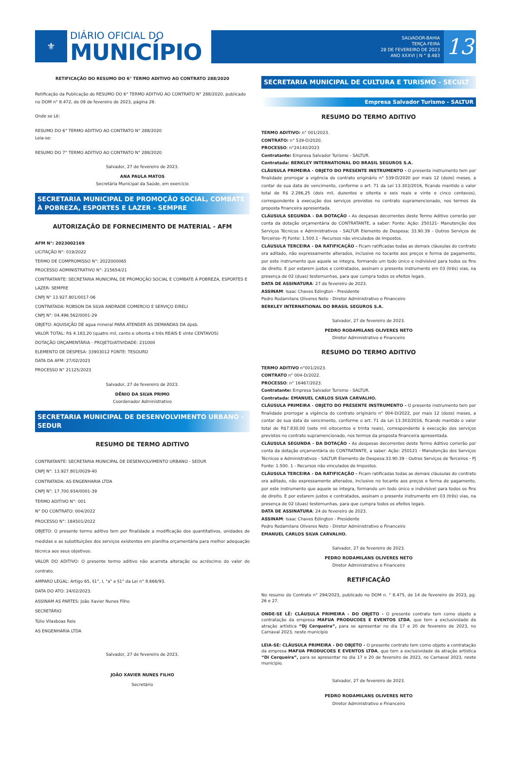⚜
DIÁRIO OFICIAL DO
MUNICÍPIO
SALVADOR-BAHIA
TERÇA-FEIRA
28 DE FEVEREIRO DE 2023
ANO XXXVI | N ° 8.483
13
RETIFICAÇÃO DO RESUMO DO 6° TERMO ADITIVO AO CONTRATO 288/2020
Retificação da Publicação do RESUMO DO 6° TERMO ADITIVO AO CONTRATO N° 288/2020, publicado no DOM n° 8.472, de 09 de fevereiro de 2023, página 28.
Onde se Lê:
RESUMO DO 6° TERMO ADITIVO AO CONTRATO N° 288/2020
Leia-se:
RESUMO DO 7° TERMO ADITIVO AO CONTRATO N° 288/2020
Salvador, 27 de fevereiro de 2023.
ANA PAULA MATOS
Secretária Municipal da Saúde, em exercício
SECRETARIA MUNICIPAL DE PROMOÇÃO SOCIAL, COMBATE À POBREZA, ESPORTES E LAZER - SEMPRE
AUTORIZAÇÃO DE FORNECIMENTO DE MATERIAL - AFM
AFM N°: 2023002169
LICITAÇÃO N°: 019/2022
TERMO DE COMPROMISSO N°: 2022000065
PROCESSO ADMINISTRATIVO N°: 215654/21
CONTRATANTE: SECRETARIA MUNICIPAL DE PROMOÇÃO SOCIAL E COMBATE À POBREZA, ESPORTES E LAZER- SEMPRE
CNPJ N° 13.927.801/0017-06
CONTRATADA: ROBSON DA SILVA ANDRADE COMERCIO E SERVIÇO EIRELI
CNPJ N°: 04.496.562/0001-29
OBJETO: AQUISIÇÃO DE agua mineral PARA ATENDER AS DEMANDAS DA dpsb.
VALOR TOTAL: R$ 4.183,20 (quatro mil, cento e oitenta e três REAIS E vinte CENTAVOS)
DOTAÇÃO ORÇAMENTÁRIA - PROJETO/ATIVIDADE: 231000
ELEMENTO DE DESPESA: 33903012 FONTE: TESOURO
DATA DA AFM: 27/02/2023
PROCESSO N° 21125/2023
Salvador, 27 de fevereiro de 2023.
DÊNIO DA SILVA PRIMO
Coordenador Administrativo
SECRETARIA MUNICIPAL DE DESENVOLVIMENTO URBANO - SEDUR
RESUMO DE TERMO ADITIVO
CONTRATANTE: SECRETARIA MUNICIPAL DE DESENVOLVIMENTO URBANO - SEDUR
CNPJ N°: 13.927.801/0029-40
CONTRATADA: AS ENGENHARIA LTDA
CNPJ N°: 17.700.934/0001-39
TERMO ADITIVO N°: 001
N° DO CONTRATO: 004/2022
PROCESSO N°: 184501/2022
OBJETO: O presente termo aditivo tem por finalidade a modificação dos quantitativos, unidades de medidas e as substituições dos serviços existentes em planilha orçamentária para melhor adequação técnica aos seus objetivos.
VALOR DO ADITIVO: O presente termo aditivo não acarreta alteração ou acréscimo do valor do contrato.
AMPARO LEGAL: Artigo 65, §1°, I, "a" e §1° da Lei n° 8.666/93.
DATA DO ATO: 24/02/2023.
ASSINAM AS PARTES: João Xavier Nunes Filho
SECRETÁRIO
Túlio Vilasboas Reis
AS ENGENHARIA LTDA
Salvador, 27 de fevereiro de 2023.
JOÃO XAVIER NUNES FILHO
Secretário
SECRETARIA MUNICIPAL DE CULTURA E TURISMO - SECULT
Empresa Salvador Turismo - SALTUR
RESUMO DO TERMO ADITIVO
TERMO ADITIVO: n° 001/2023.
CONTRATO: n° 539-D/2020.
PROCESSO: n°24140/2023
Contratante: Empresa Salvador Turismo - SALTUR.
Contratada: BERKLEY INTERNATIONAL DO BRASIL SEGUROS S.A.
CLÁUSULA PRIMEIRA - OBJETO DO PRESENTE INSTRUMENTO - O presente instrumento tem por finalidade prorrogar a vigência do contrato originário n° 539-D/2020 por mais 12 (doze) meses, a contar de sua data de vencimento, conforme o art. 71 da Lei 13.303/2016, ficando mantido o valor total de R$ 2.286,25 (dois mil, duzentos e oitenta e seis reais e vinte e cinco centavos), correspondente à execução dos serviços previstos no contrato supramencionado, nos termos da proposta financeira apresentada.
CLÁUSULA SEGUNDA - DA DOTAÇÃO - As despesas decorrentes deste Termo Aditivo correrão por conta da dotação orçamentária do CONTRATANTE, a saber: Fonte: Ação: 250121- Manutenção dos Serviços Técnicos e Administrativos - SALTUR Elemento de Despesa; 33.90.39 - Outros Serviços de Terceiros- PJ Fonte: 1.500.1 - Recursos não vinculados de Impostos.
CLÁUSULA TERCEIRA - DA RATIFICAÇÃO - Ficam ratificadas todas as demais cláusulas do contrato ora aditado, não expressamente alterados, inclusive no tocante aos preços e forma de pagamento, por este instrumento que aquele se integra, formando um todo único e indivisível para todos os fins de direito. E por estarem justos e contratados, assinam o presente instrumento em 03 (três) vias, na presença de 02 (duas) testemunhas, para que cumpra todos os efeitos legais.
DATA DE ASSINATURA: 27 de fevereiro de 2023.
ASSINAM: Isaac Chaves Edington - Presidente
Pedro Rodamilans Oliveres Neto - Diretor Administrativo e Financeiro
BERKLEY INTERNATIONAL DO BRASIL SEGUROS S.A.
Salvador, 27 de fevereiro de 2023.
PEDRO RODAMILANS OLIVERES NETO
Diretor Administrativo e Financeiro
RESUMO DO TERMO ADITIVO
TERMO ADITIVO n°001/2023.
CONTRATO n° 004-D/2022.
PROCESSO: n° 16467/2023.
Contratante: Empresa Salvador Turismo - SALTUR.
Contratada: EMANUEL CARLOS SILVA CARVALHO.
CLÁUSULA PRIMEIRA - OBJETO DO PRESENTE INSTRUMENTO - O presente instrumento tem por finalidade prorrogar a vigência do contrato originário n° 004-D/2022, por mais 12 (doze) meses, a contar de sua data de vencimento, conforme o art. 71 da Lei 13.303/2016, ficando mantido o valor total de R$7.830,00 (sete mil oitocentos e trinta reais), correspondente à execução dos serviços previstos no contrato supramencionado, nos termos da proposta financeira apresentada.
CLÁUSULA SEGUNDA - DA DOTAÇÃO - As despesas decorrentes deste Termo Aditivo correrão por conta da dotação orçamentária do CONTRATANTE, a saber: Ação: 250121 - Manutenção dos Serviços Técnicos e Administrativos - SALTUR Elemento de Despesa:33.90.39 - Outros Serviços de Terceiros - PJ Fonte: 1.500. 1 - Recursos não vinculados de Impostos.
CLÁUSULA TERCEIRA - DA RATIFICAÇÃO - Ficam ratificadas todas as demais cláusulas do contrato ora aditado, não expressamente alterados, inclusive no tocante aos preços e forma de pagamento, por este instrumento que aquele se integra, formando um todo único e indivisível para todos os fins de direito. E por estarem justos e contratados, assinam o presente instrumento em 03 (três) vias, na presença de 02 (duas) testemunhas, para que cumpra todos os efeitos legais.
DATA DE ASSINATURA: 24 de fevereiro de 2023.
ASSINAM: Isaac Chaves Edington - Presidente
Pedro Rodamilans Oliveres Neto - Diretor Administrativo e Financeiro
EMANUEL CARLOS SILVA CARVALHO.
Salvador, 27 de fevereiro de 2023.
PEDRO RODAMILANS OLIVERES NETO
Diretor Administrativo e Financeiro
RETIFICAÇÃO
No resumo do Contrato n° 294/2023, publicado no DOM n. ° 8.475, de 14 de fevereiro de 2023, pg. 26 e 27.
ONDE-SE LÊ: CLÁUSULA PRIMEIRA - DO OBJETO - O presente contrato tem como objeto a contratação da empresa MAFUA PRODUCOES E EVENTOS LTDA, que tem a exclusividade da atração artística “Dj Cerqueira”, para se apresentar no dia 17 e 20 de fevereiro de 2023, no Carnaval 2023, neste município
LEIA-SE: CLÁUSULA PRIMEIRA - DO OBJETO - O presente contrato tem como objeto a contratação da empresa MAFUA PRODUCOES E EVENTOS LTDA, que tem a exclusividade da atração artística “Di Cerqueira”, para se apresentar no dia 17 e 20 de fevereiro de 2023, no Carnaval 2023, neste município.
Salvador, 27 de fevereiro de 2023.
PEDRO RODAMILANS OLIVERES NETO
Diretor Administrativo e Financeiro